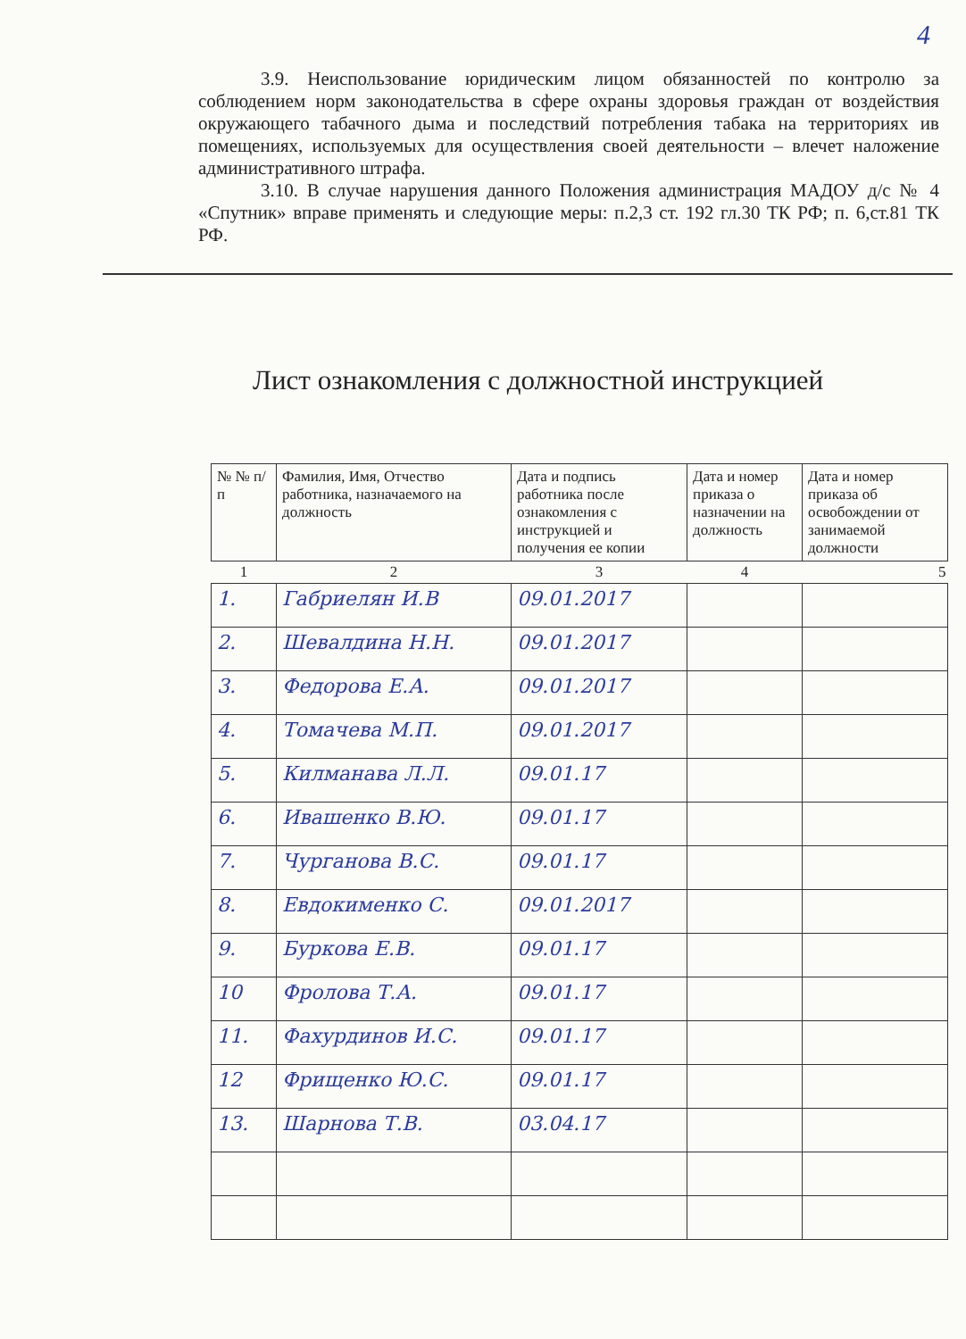4
3.9. Неиспользование юридическим лицом обязанностей по контролю за соблюдением норм законодательства в сфере охраны здоровья граждан от воздействия окружающего табачного дыма и последствий потребления табака на территориях ив помещениях, используемых для осуществления своей деятельности – влечет наложение административного штрафа.
3.10. В случае нарушения данного Положения администрация МАДОУ д/с № 4 «Спутник» вправе применять и следующие меры: п.2,3 ст. 192 гл.30 ТК РФ; п. 6,ст.81 ТК РФ.
Лист ознакомления с должностной инструкцией
| № № п/п | Фамилия, Имя, Отчество работника, назначаемого на должность | Дата и подпись работника после ознакомления с инструкцией и получения ее копии | Дата и номер приказа о назначении на должность | Дата и номер приказа об освобождении от занимаемой должности |
| --- | --- | --- | --- | --- |
| 1 | 2 | 3 | 4 | 5 |
| 1. | Габриелян И.В | 09.01.2017 | | |
| 2. | Шевалдина Н.Н. | 09.01.2017 | | |
| 3. | Федорова Е.А. | 09.01.2017 | | |
| 4. | Томачева М.П. | 09.01.2017 | | |
| 5. | Килманава Л.Л. | 09.01.17 | | |
| 6. | Ивашенко В.Ю. | 09.01.17 | | |
| 7. | Чурганова В.С. | 09.01.17 | | |
| 8. | Евдокименко С. | 09.01.2017 | | |
| 9. | Буркова Е.В. | 09.01.17 | | |
| 10 | Фролова Т.А. | 09.01.17 | | |
| 11. | Фахурдинов И.С. | 09.01.17 | | |
| 12 | Фрищенко Ю.С. | 09.01.17 | | |
| 13. | Шарнова Т.В. | 03.04.17 | | |